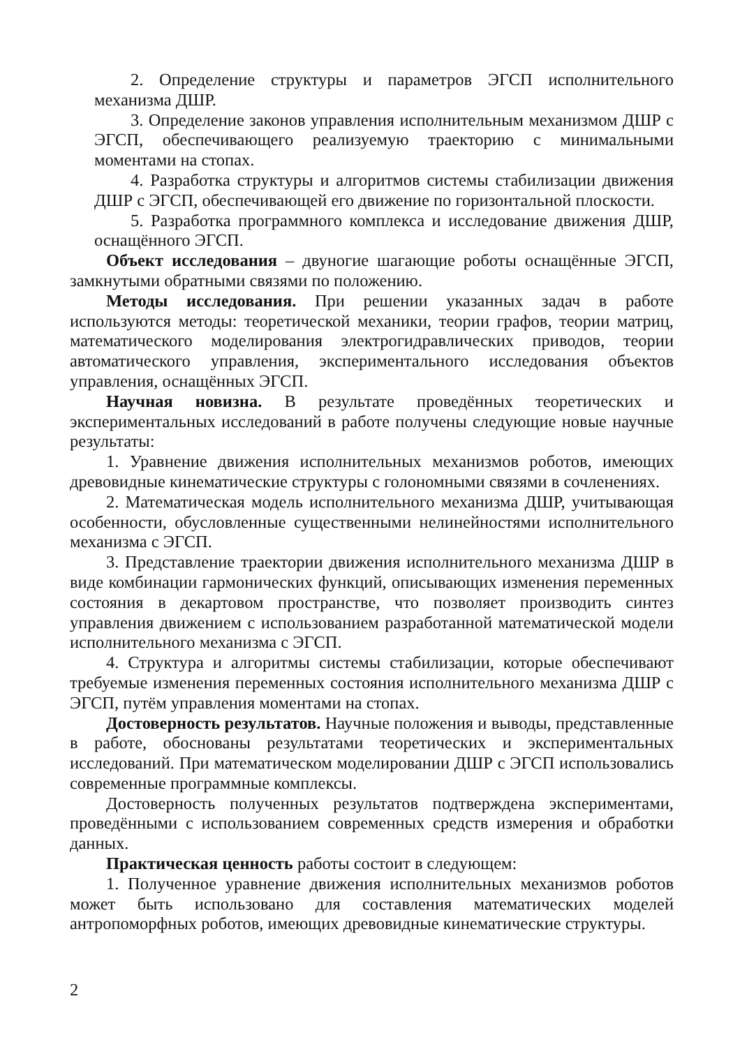2. Определение структуры и параметров ЭГСП исполнительного механизма ДШР.
3. Определение законов управления исполнительным механизмом ДШР с ЭГСП, обеспечивающего реализуемую траекторию с минимальными моментами на стопах.
4. Разработка структуры и алгоритмов системы стабилизации движения ДШР с ЭГСП, обеспечивающей его движение по горизонтальной плоскости.
5. Разработка программного комплекса и исследование движения ДШР, оснащённого ЭГСП.
Объект исследования – двуногие шагающие роботы оснащённые ЭГСП, замкнутыми обратными связями по положению.
Методы исследования. При решении указанных задач в работе используются методы: теоретической механики, теории графов, теории матриц, математического моделирования электрогидравлических приводов, теории автоматического управления, экспериментального исследования объектов управления, оснащённых ЭГСП.
Научная новизна. В результате проведённых теоретических и экспериментальных исследований в работе получены следующие новые научные результаты:
1. Уравнение движения исполнительных механизмов роботов, имеющих древовидные кинематические структуры с голономными связями в сочленениях.
2. Математическая модель исполнительного механизма ДШР, учитывающая особенности, обусловленные существенными нелинейностями исполнительного механизма с ЭГСП.
3. Представление траектории движения исполнительного механизма ДШР в виде комбинации гармонических функций, описывающих изменения переменных состояния в декартовом пространстве, что позволяет производить синтез управления движением с использованием разработанной математической модели исполнительного механизма с ЭГСП.
4. Структура и алгоритмы системы стабилизации, которые обеспечивают требуемые изменения переменных состояния исполнительного механизма ДШР с ЭГСП, путём управления моментами на стопах.
Достоверность результатов. Научные положения и выводы, представленные в работе, обоснованы результатами теоретических и экспериментальных исследований. При математическом моделировании ДШР с ЭГСП использовались современные программные комплексы.
Достоверность полученных результатов подтверждена экспериментами, проведёнными с использованием современных средств измерения и обработки данных.
Практическая ценность работы состоит в следующем:
1. Полученное уравнение движения исполнительных механизмов роботов может быть использовано для составления математических моделей антропоморфных роботов, имеющих древовидные кинематические структуры.
2